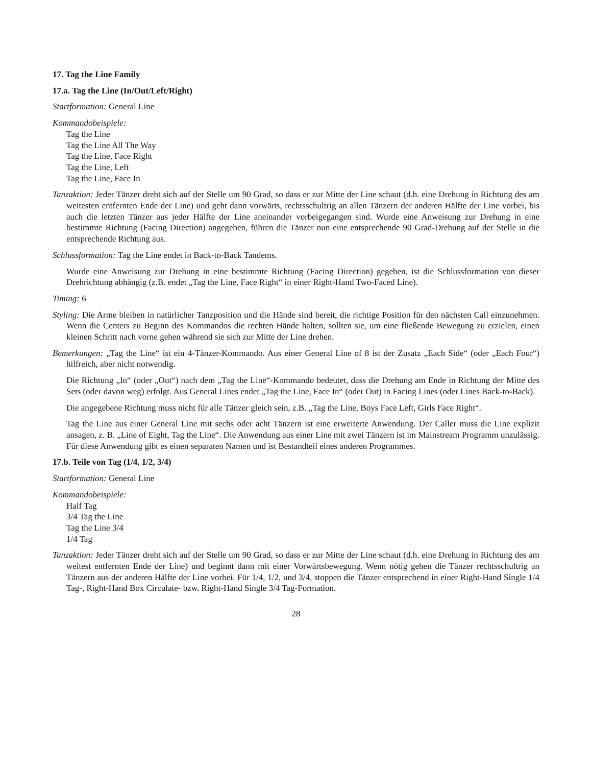17. Tag the Line Family
17.a. Tag the Line (In/Out/Left/Right)
Startformation: General Line
Kommandobeispiele:
Tag the Line
Tag the Line All The Way
Tag the Line, Face Right
Tag the Line, Left
Tag the Line, Face In
Tanzaktion: Jeder Tänzer dreht sich auf der Stelle um 90 Grad, so dass er zur Mitte der Line schaut (d.h. eine Drehung in Richtung des am weitesten entfernten Ende der Line) und geht dann vorwärts, rechtsschultrig an allen Tänzern der anderen Hälfte der Line vorbei, bis auch die letzten Tänzer aus jeder Hälfte der Line aneinander vorbeigegangen sind. Wurde eine Anweisung zur Drehung in eine bestimmte Richtung (Facing Direction) angegeben, führen die Tänzer nun eine entsprechende 90 Grad-Drehung auf der Stelle in die entsprechende Richtung aus.
Schlussformation: Tag the Line endet in Back-to-Back Tandems.
Wurde eine Anweisung zur Drehung in eine bestimmte Richtung (Facing Direction) gegeben, ist die Schlussformation von dieser Drehrichtung abhängig (z.B. endet „Tag the Line, Face Right“ in einer Right-Hand Two-Faced Line).
Timing: 6
Styling: Die Arme bleiben in natürlicher Tanzposition und die Hände sind bereit, die richtige Position für den nächsten Call einzunehmen. Wenn die Centers zu Beginn des Kommandos die rechten Hände halten, sollten sie, um eine fließende Bewegung zu erzielen, einen kleinen Schritt nach vorne gehen während sie sich zur Mitte der Line drehen.
Bemerkungen: „Tag the Line“ ist ein 4-Tänzer-Kommando. Aus einer General Line of 8 ist der Zusatz „Each Side“ (oder „Each Four“) hilfreich, aber nicht notwendig.
Die Richtung „In“ (oder „Out“) nach dem „Tag the Line“-Kommando bedeutet, dass die Drehung am Ende in Richtung der Mitte des Sets (oder davon weg) erfolgt. Aus General Lines endet „Tag the Line, Face In“ (oder Out) in Facing Lines (oder Lines Back-to-Back).
Die angegebene Richtung muss nicht für alle Tänzer gleich sein, z.B. „Tag the Line, Boys Face Left, Girls Face Right“.
Tag the Line aus einer General Line mit sechs oder acht Tänzern ist eine erweiterte Anwendung. Der Caller muss die Line explizit ansagen, z. B. „Line of Eight, Tag the Line“. Die Anwendung aus einer Line mit zwei Tänzern ist im Mainstream Programm unzulässig. Für diese Anwendung gibt es einen separaten Namen und ist Bestandteil eines anderen Programmes.
17.b. Teile von Tag (1/4, 1/2, 3/4)
Startformation: General Line
Kommandobeispiele:
Half Tag
3/4 Tag the Line
Tag the Line 3/4
1/4 Tag
Tanzaktion: Jeder Tänzer dreht sich auf der Stelle um 90 Grad, so dass er zur Mitte der Line schaut (d.h. eine Drehung in Richtung des am weitest entfernten Ende der Line) und beginnt dann mit einer Vorwärtsbewegung. Wenn nötig gehen die Tänzer rechtsschultrig an Tänzern aus der anderen Hälfte der Line vorbei. Für 1/4, 1/2, und 3/4, stoppen die Tänzer entsprechend in einer Right-Hand Single 1/4 Tag-, Right-Hand Box Circulate- bzw. Right-Hand Single 3/4 Tag-Formation.
28